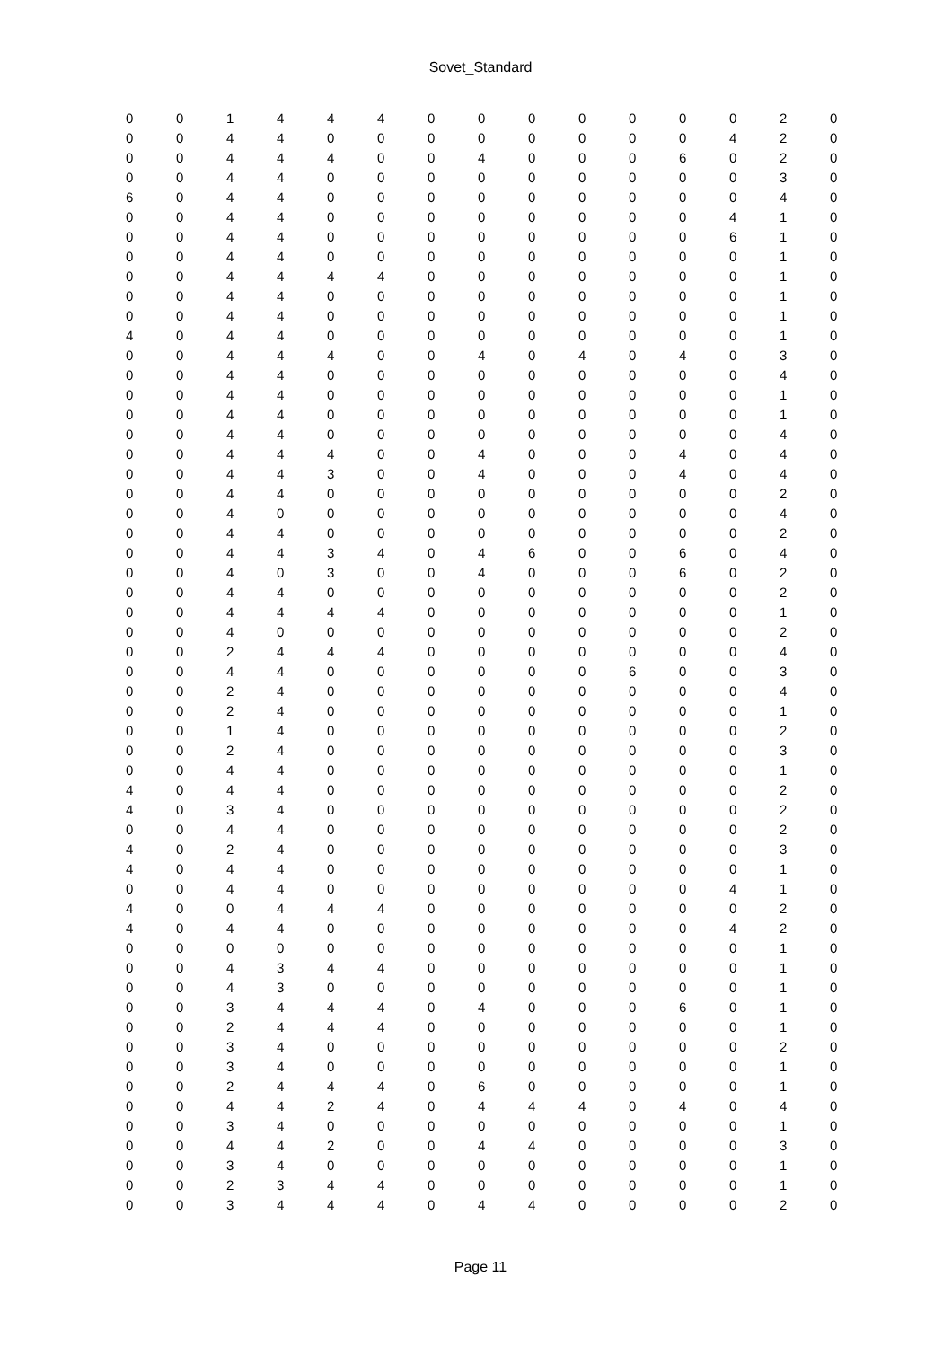Sovet_Standard
| 0 | 0 | 1 | 4 | 4 | 4 | 0 | 0 | 0 | 0 | 0 | 0 | 0 | 2 | 0 |
| 0 | 0 | 4 | 4 | 0 | 0 | 0 | 0 | 0 | 0 | 0 | 0 | 4 | 2 | 0 |
| 0 | 0 | 4 | 4 | 4 | 0 | 0 | 4 | 0 | 0 | 0 | 6 | 0 | 2 | 0 |
| 0 | 0 | 4 | 4 | 0 | 0 | 0 | 0 | 0 | 0 | 0 | 0 | 0 | 3 | 0 |
| 6 | 0 | 4 | 4 | 0 | 0 | 0 | 0 | 0 | 0 | 0 | 0 | 0 | 4 | 0 |
| 0 | 0 | 4 | 4 | 0 | 0 | 0 | 0 | 0 | 0 | 0 | 0 | 4 | 1 | 0 |
| 0 | 0 | 4 | 4 | 0 | 0 | 0 | 0 | 0 | 0 | 0 | 0 | 6 | 1 | 0 |
| 0 | 0 | 4 | 4 | 0 | 0 | 0 | 0 | 0 | 0 | 0 | 0 | 0 | 1 | 0 |
| 0 | 0 | 4 | 4 | 4 | 4 | 0 | 0 | 0 | 0 | 0 | 0 | 0 | 1 | 0 |
| 0 | 0 | 4 | 4 | 0 | 0 | 0 | 0 | 0 | 0 | 0 | 0 | 0 | 1 | 0 |
| 0 | 0 | 4 | 4 | 0 | 0 | 0 | 0 | 0 | 0 | 0 | 0 | 0 | 1 | 0 |
| 4 | 0 | 4 | 4 | 0 | 0 | 0 | 0 | 0 | 0 | 0 | 0 | 0 | 1 | 0 |
| 0 | 0 | 4 | 4 | 4 | 0 | 0 | 4 | 0 | 4 | 0 | 4 | 0 | 3 | 0 |
| 0 | 0 | 4 | 4 | 0 | 0 | 0 | 0 | 0 | 0 | 0 | 0 | 0 | 4 | 0 |
| 0 | 0 | 4 | 4 | 0 | 0 | 0 | 0 | 0 | 0 | 0 | 0 | 0 | 1 | 0 |
| 0 | 0 | 4 | 4 | 0 | 0 | 0 | 0 | 0 | 0 | 0 | 0 | 0 | 1 | 0 |
| 0 | 0 | 4 | 4 | 0 | 0 | 0 | 0 | 0 | 0 | 0 | 0 | 0 | 4 | 0 |
| 0 | 0 | 4 | 4 | 4 | 0 | 0 | 4 | 0 | 0 | 0 | 4 | 0 | 4 | 0 |
| 0 | 0 | 4 | 4 | 3 | 0 | 0 | 4 | 0 | 0 | 0 | 4 | 0 | 4 | 0 |
| 0 | 0 | 4 | 4 | 0 | 0 | 0 | 0 | 0 | 0 | 0 | 0 | 0 | 2 | 0 |
| 0 | 0 | 4 | 0 | 0 | 0 | 0 | 0 | 0 | 0 | 0 | 0 | 0 | 4 | 0 |
| 0 | 0 | 4 | 4 | 0 | 0 | 0 | 0 | 0 | 0 | 0 | 0 | 0 | 2 | 0 |
| 0 | 0 | 4 | 4 | 3 | 4 | 0 | 4 | 6 | 0 | 0 | 6 | 0 | 4 | 0 |
| 0 | 0 | 4 | 0 | 3 | 0 | 0 | 4 | 0 | 0 | 0 | 6 | 0 | 2 | 0 |
| 0 | 0 | 4 | 4 | 0 | 0 | 0 | 0 | 0 | 0 | 0 | 0 | 0 | 2 | 0 |
| 0 | 0 | 4 | 4 | 4 | 4 | 0 | 0 | 0 | 0 | 0 | 0 | 0 | 1 | 0 |
| 0 | 0 | 4 | 0 | 0 | 0 | 0 | 0 | 0 | 0 | 0 | 0 | 0 | 2 | 0 |
| 0 | 0 | 2 | 4 | 4 | 4 | 0 | 0 | 0 | 0 | 0 | 0 | 0 | 4 | 0 |
| 0 | 0 | 4 | 4 | 0 | 0 | 0 | 0 | 0 | 0 | 6 | 0 | 0 | 3 | 0 |
| 0 | 0 | 2 | 4 | 0 | 0 | 0 | 0 | 0 | 0 | 0 | 0 | 0 | 4 | 0 |
| 0 | 0 | 2 | 4 | 0 | 0 | 0 | 0 | 0 | 0 | 0 | 0 | 0 | 1 | 0 |
| 0 | 0 | 1 | 4 | 0 | 0 | 0 | 0 | 0 | 0 | 0 | 0 | 0 | 2 | 0 |
| 0 | 0 | 2 | 4 | 0 | 0 | 0 | 0 | 0 | 0 | 0 | 0 | 0 | 3 | 0 |
| 0 | 0 | 4 | 4 | 0 | 0 | 0 | 0 | 0 | 0 | 0 | 0 | 0 | 1 | 0 |
| 4 | 0 | 4 | 4 | 0 | 0 | 0 | 0 | 0 | 0 | 0 | 0 | 0 | 2 | 0 |
| 4 | 0 | 3 | 4 | 0 | 0 | 0 | 0 | 0 | 0 | 0 | 0 | 0 | 2 | 0 |
| 0 | 0 | 4 | 4 | 0 | 0 | 0 | 0 | 0 | 0 | 0 | 0 | 0 | 2 | 0 |
| 4 | 0 | 2 | 4 | 0 | 0 | 0 | 0 | 0 | 0 | 0 | 0 | 0 | 3 | 0 |
| 4 | 0 | 4 | 4 | 0 | 0 | 0 | 0 | 0 | 0 | 0 | 0 | 0 | 1 | 0 |
| 0 | 0 | 4 | 4 | 0 | 0 | 0 | 0 | 0 | 0 | 0 | 0 | 4 | 1 | 0 |
| 4 | 0 | 0 | 4 | 4 | 4 | 0 | 0 | 0 | 0 | 0 | 0 | 0 | 2 | 0 |
| 4 | 0 | 4 | 4 | 0 | 0 | 0 | 0 | 0 | 0 | 0 | 0 | 4 | 2 | 0 |
| 0 | 0 | 0 | 0 | 0 | 0 | 0 | 0 | 0 | 0 | 0 | 0 | 0 | 1 | 0 |
| 0 | 0 | 4 | 3 | 4 | 4 | 0 | 0 | 0 | 0 | 0 | 0 | 0 | 1 | 0 |
| 0 | 0 | 4 | 3 | 0 | 0 | 0 | 0 | 0 | 0 | 0 | 0 | 0 | 1 | 0 |
| 0 | 0 | 3 | 4 | 4 | 4 | 0 | 4 | 0 | 0 | 0 | 6 | 0 | 1 | 0 |
| 0 | 0 | 2 | 4 | 4 | 4 | 0 | 0 | 0 | 0 | 0 | 0 | 0 | 1 | 0 |
| 0 | 0 | 3 | 4 | 0 | 0 | 0 | 0 | 0 | 0 | 0 | 0 | 0 | 2 | 0 |
| 0 | 0 | 3 | 4 | 0 | 0 | 0 | 0 | 0 | 0 | 0 | 0 | 0 | 1 | 0 |
| 0 | 0 | 2 | 4 | 4 | 4 | 0 | 6 | 0 | 0 | 0 | 0 | 0 | 1 | 0 |
| 0 | 0 | 4 | 4 | 2 | 4 | 0 | 4 | 4 | 4 | 0 | 4 | 0 | 4 | 0 |
| 0 | 0 | 3 | 4 | 0 | 0 | 0 | 0 | 0 | 0 | 0 | 0 | 0 | 1 | 0 |
| 0 | 0 | 4 | 4 | 2 | 0 | 0 | 4 | 4 | 0 | 0 | 0 | 0 | 3 | 0 |
| 0 | 0 | 3 | 4 | 0 | 0 | 0 | 0 | 0 | 0 | 0 | 0 | 0 | 1 | 0 |
| 0 | 0 | 2 | 3 | 4 | 4 | 0 | 0 | 0 | 0 | 0 | 0 | 0 | 1 | 0 |
| 0 | 0 | 3 | 4 | 4 | 4 | 0 | 4 | 4 | 0 | 0 | 0 | 0 | 2 | 0 |
Page 11